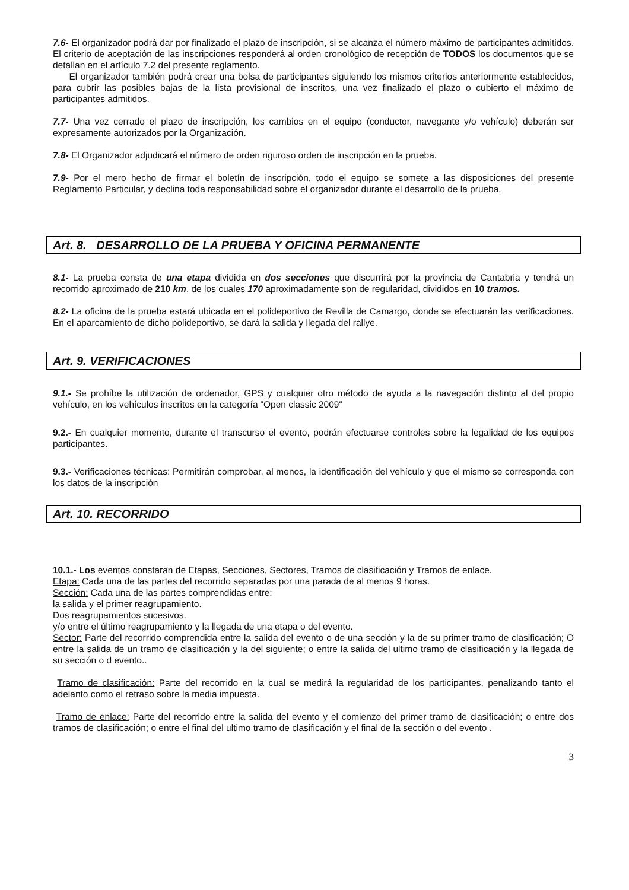7.6- El organizador podrá dar por finalizado el plazo de inscripción, si se alcanza el número máximo de participantes admitidos. El criterio de aceptación de las inscripciones responderá al orden cronológico de recepción de TODOS los documentos que se detallan en el artículo 7.2 del presente reglamento.
El organizador también podrá crear una bolsa de participantes siguiendo los mismos criterios anteriormente establecidos, para cubrir las posibles bajas de la lista provisional de inscritos, una vez finalizado el plazo o cubierto el máximo de participantes admitidos.
7.7- Una vez cerrado el plazo de inscripción, los cambios en el equipo (conductor, navegante y/o vehículo) deberán ser expresamente autorizados por la Organización.
7.8- El Organizador adjudicará el número de orden riguroso orden de inscripción en la prueba.
7.9- Por el mero hecho de firmar el boletín de inscripción, todo el equipo se somete a las disposiciones del presente Reglamento Particular, y declina toda responsabilidad sobre el organizador durante el desarrollo de la prueba.
Art. 8. DESARROLLO DE LA PRUEBA Y OFICINA PERMANENTE
8.1- La prueba consta de una etapa dividida en dos secciones que discurrirá por la provincia de Cantabria y tendrá un recorrido aproximado de 210 km. de los cuales 170 aproximadamente son de regularidad, divididos en 10 tramos.
8.2- La oficina de la prueba estará ubicada en el polideportivo de Revilla de Camargo, donde se efectuarán las verificaciones. En el aparcamiento de dicho polideportivo, se dará la salida y llegada del rallye.
Art. 9. VERIFICACIONES
9.1.- Se prohíbe la utilización de ordenador, GPS y cualquier otro método de ayuda a la navegación distinto al del propio vehículo, en los vehículos inscritos en la categoría “Open classic 2009“
9.2.- En cualquier momento, durante el transcurso el evento, podrán efectuarse controles sobre la legalidad de los equipos participantes.
9.3.- Verificaciones técnicas: Permitirán comprobar, al menos, la identificación del vehículo y que el mismo se corresponda con los datos de la inscripción
Art. 10. RECORRIDO
10.1.- Los eventos constaran de Etapas, Secciones, Sectores, Tramos de clasificación y Tramos de enlace.
Etapa: Cada una de las partes del recorrido separadas por una parada de al menos 9 horas.
Sección: Cada una de las partes comprendidas entre:
la salida y el primer reagrupamiento.
Dos reagrupamientos sucesivos.
y/o entre el último reagrupamiento y la llegada de una etapa o del evento.
Sector: Parte del recorrido comprendida entre la salida del evento o de una sección y la de su primer tramo de clasificación; O entre la salida de un tramo de clasificación y la del siguiente; o entre la salida del ultimo tramo de clasificación y la llegada de su sección o d evento..
Tramo de clasificación: Parte del recorrido en la cual se medirá la regularidad de los participantes, penalizando tanto el adelanto como el retraso sobre la media impuesta.
Tramo de enlace: Parte del recorrido entre la salida del evento y el comienzo del primer tramo de clasificación; o entre dos tramos de clasificación; o entre el final del ultimo tramo de clasificación y el final de la sección o del evento .
3